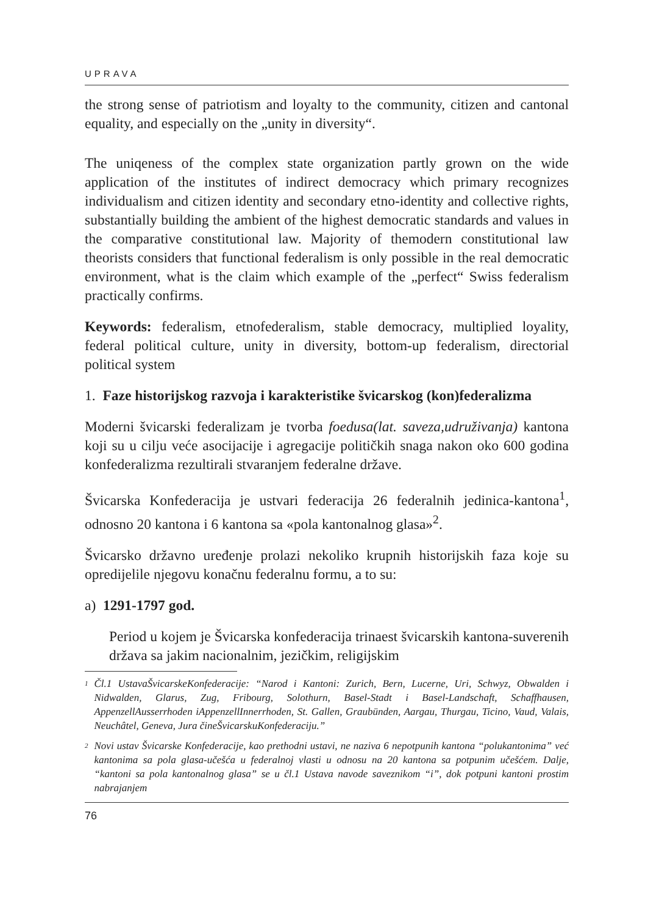UPRAVA
the strong sense of patriotism and loyalty to the community, citizen and cantonal equality, and especially on the „unity in diversity“.
The uniqeness of the complex state organization partly grown on the wide application of the institutes of indirect democracy which primary recognizes individualism and citizen identity and secondary etno-identity and collective rights, substantially building the ambient of the highest democratic standards and values in the comparative constitutional law. Majority of themodern constitutional law theorists considers that functional federalism is only possible in the real democratic environment, what is the claim which example of the „perfect“ Swiss federalism practically confirms.
Keywords: federalism, etnofederalism, stable democracy, multiplied loyality, federal political culture, unity in diversity, bottom-up federalism, directorial political system
1. Faze historijskog razvoja i karakteristike švicarskog (kon)federalizma
Moderni švicarski federalizam je tvorba foedusa(lat. saveza,udruživanja) kantona koji su u cilju veće asocijacije i agregacije političkih snaga nakon oko 600 godina konfederalizma rezultirali stvaranjem federalne države.
Švicarska Konfederacija je ustvari federacija 26 federalnih jedinica-kantona<sup>1</sup>, odnosno 20 kantona i 6 kantona sa «pola kantonalnog glasa»<sup>2</sup>.
Švicarsko državno uređenje prolazi nekoliko krupnih historijskih faza koje su opredijelile njegovu konačnu federalnu formu, a to su:
a) 1291-1797 god.
Period u kojem je Švicarska konfederacija trinaest švicarskih kantona-suverenih država sa jakim nacionalnim, jezičkim, religijskim
<sup>1</sup> Čl.1 UstavaŠvicarskeKonfederacije: “Narod i Kantoni: Zurich, Bern, Lucerne, Uri, Schwyz, Obwalden i Nidwalden, Glarus, Zug, Fribourg, Solothurn, Basel-Stadt i Basel-Landschaft, Schaffhausen, AppenzellAusserrhoden iAppenzellInnerrhoden, St. Gallen, Graubünden, Aargau, Thurgau, Ticino, Vaud, Valais, Neuchâtel, Geneva, Jura čineŠvicarskuKonfederaciju.”
<sup>2</sup> Novi ustav Švicarske Konfederacije, kao prethodni ustavi, ne naziva 6 nepotpunih kantona “polukantonima” već kantonima sa pola glasa-učešća u federalnoj vlasti u odnosu na 20 kantona sa potpunim učešćem. Dalje, “kantoni sa pola kantonalnog glasa” se u čl.1 Ustava navode saveznikom “i”, dok potpuni kantoni prostim nabrajanjem
76